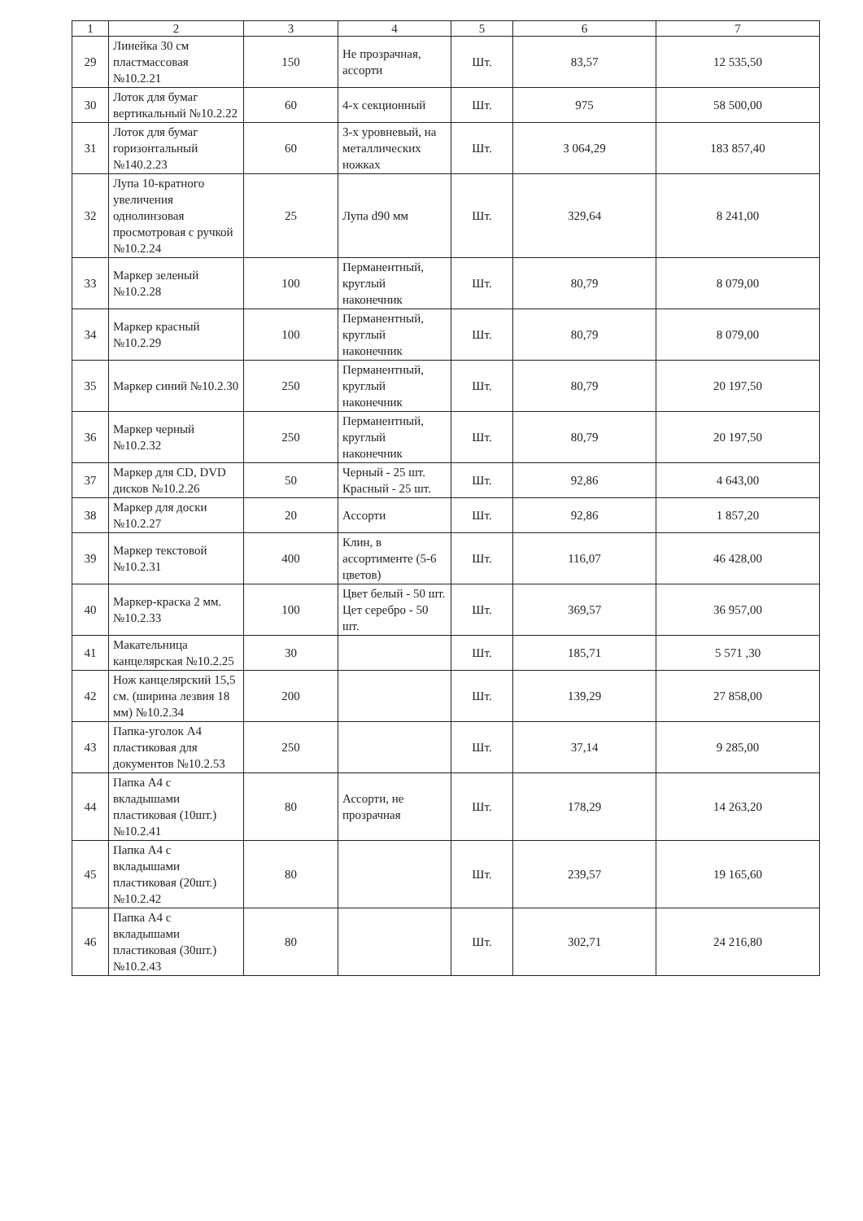| 1 | 2 | 3 | 4 | 5 | 6 | 7 |
| --- | --- | --- | --- | --- | --- | --- |
| 29 | Линейка 30 см пластмассовая №10.2.21 | 150 | Не прозрачная, ассорти | Шт. | 83,57 | 12 535,50 |
| 30 | Лоток для бумаг вертикальный №10.2.22 | 60 | 4-х секционный | Шт. | 975 | 58 500,00 |
| 31 | Лоток для бумаг горизонтальный №140.2.23 | 60 | 3-х уровневый, на металлических ножках | Шт. | 3 064,29 | 183 857,40 |
| 32 | Лупа 10-кратного увеличения однолинзовая просмотровая с ручкой №10.2.24 | 25 | Лупа d90 мм | Шт. | 329,64 | 8 241,00 |
| 33 | Маркер зеленый №10.2.28 | 100 | Перманентный, круглый наконечник | Шт. | 80,79 | 8 079,00 |
| 34 | Маркер красный №10.2.29 | 100 | Перманентный, круглый наконечник | Шт. | 80,79 | 8 079,00 |
| 35 | Маркер синий №10.2.30 | 250 | Перманентный, круглый наконечник | Шт. | 80,79 | 20 197,50 |
| 36 | Маркер черный №10.2.32 | 250 | Перманентный, круглый наконечник | Шт. | 80,79 | 20 197,50 |
| 37 | Маркер для CD, DVD дисков №10.2.26 | 50 | Черный - 25 шт. Красный - 25 шт. | Шт. | 92,86 | 4 643,00 |
| 38 | Маркер для доски №10.2.27 | 20 | Ассорти | Шт. | 92,86 | 1 857,20 |
| 39 | Маркер текстовой №10.2.31 | 400 | Клин, в ассортименте (5-6 цветов) | Шт. | 116,07 | 46 428,00 |
| 40 | Маркер-краска 2 мм. №10.2.33 | 100 | Цвет белый - 50 шт. Цет серебро - 50 шт. | Шт. | 369,57 | 36 957,00 |
| 41 | Макательница канцелярская №10.2.25 | 30 | | Шт. | 185,71 | 5 571 ,30 |
| 42 | Нож канцелярский 15,5 см. (ширина лезвия 18 мм) №10.2.34 | 200 | | Шт. | 139,29 | 27 858,00 |
| 43 | Папка-уголок А4 пластиковая для документов №10.2.53 | 250 | | Шт. | 37,14 | 9 285,00 |
| 44 | Папка А4 с вкладышами пластиковая (10шт.) №10.2.41 | 80 | Ассорти, не прозрачная | Шт. | 178,29 | 14 263,20 |
| 45 | Папка А4 с вкладышами пластиковая (20шт.) №10.2.42 | 80 | | Шт. | 239,57 | 19 165,60 |
| 46 | Папка А4 с вкладышами пластиковая (30шт.) №10.2.43 | 80 | | Шт. | 302,71 | 24 216,80 |